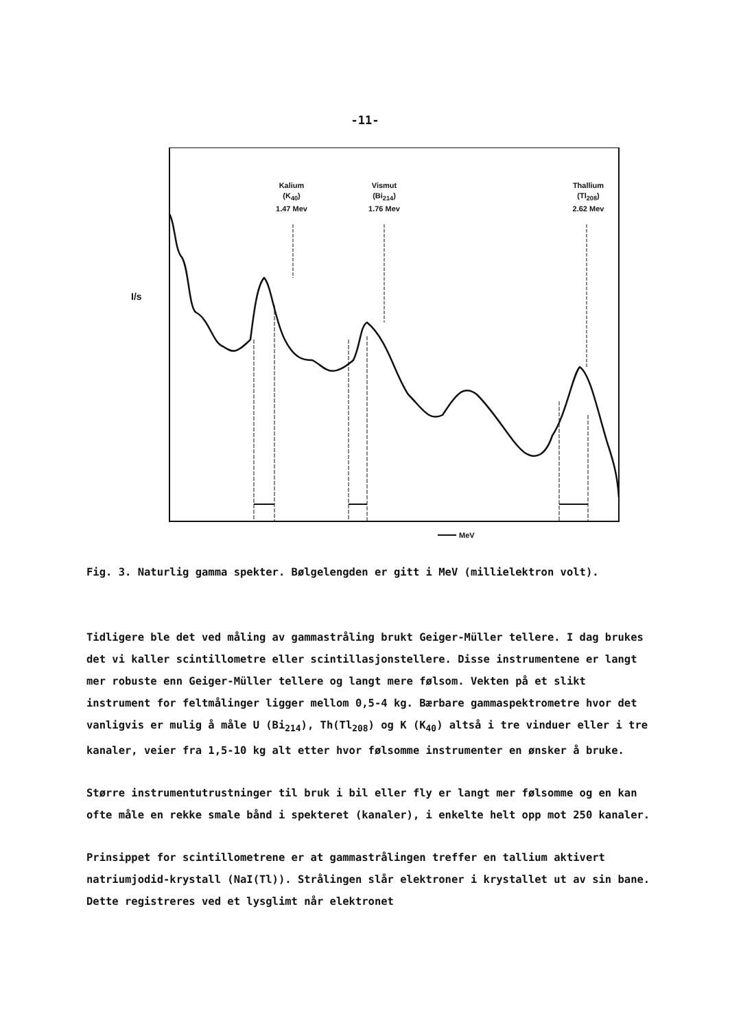-11-
Kalium
(K<sub>40</sub>)
1.47 Mev
Vismut
(Bi<sub>214</sub>)
1.76 Mev
Thallium
(Tl<sub>208</sub>)
2.62 Mev
I/s
MeV
Fig. 3. Naturlig gamma spekter. Bølgelengden er gitt i MeV (millielektron volt).
Tidligere ble det ved måling av gammastråling brukt Geiger-Müller tellere. I dag brukes det vi kaller scintillometre eller scintillasjonstellere. Disse instrumentene er langt mer robuste enn Geiger-Müller tellere og langt mere følsom. Vekten på et slikt instrument for feltmålinger ligger mellom 0,5-4 kg. Bærbare gammaspektrometre hvor det vanligvis er mulig å måle U (Bi<sub>214</sub>), Th(Tl<sub>208</sub>) og K (K<sub>40</sub>) altså i tre vinduer eller i tre kanaler, veier fra 1,5-10 kg alt etter hvor følsomme instrumenter en ønsker å bruke.
Større instrumentutrustninger til bruk i bil eller fly er langt mer følsomme og en kan ofte måle en rekke smale bånd i spekteret (kanaler), i enkelte helt opp mot 250 kanaler.
Prinsippet for scintillometrene er at gammastrålingen treffer en tallium aktivert natriumjodid-krystall (NaI(Tl)). Strålingen slår elektroner i krystallet ut av sin bane. Dette registreres ved et lysglimt når elektronet